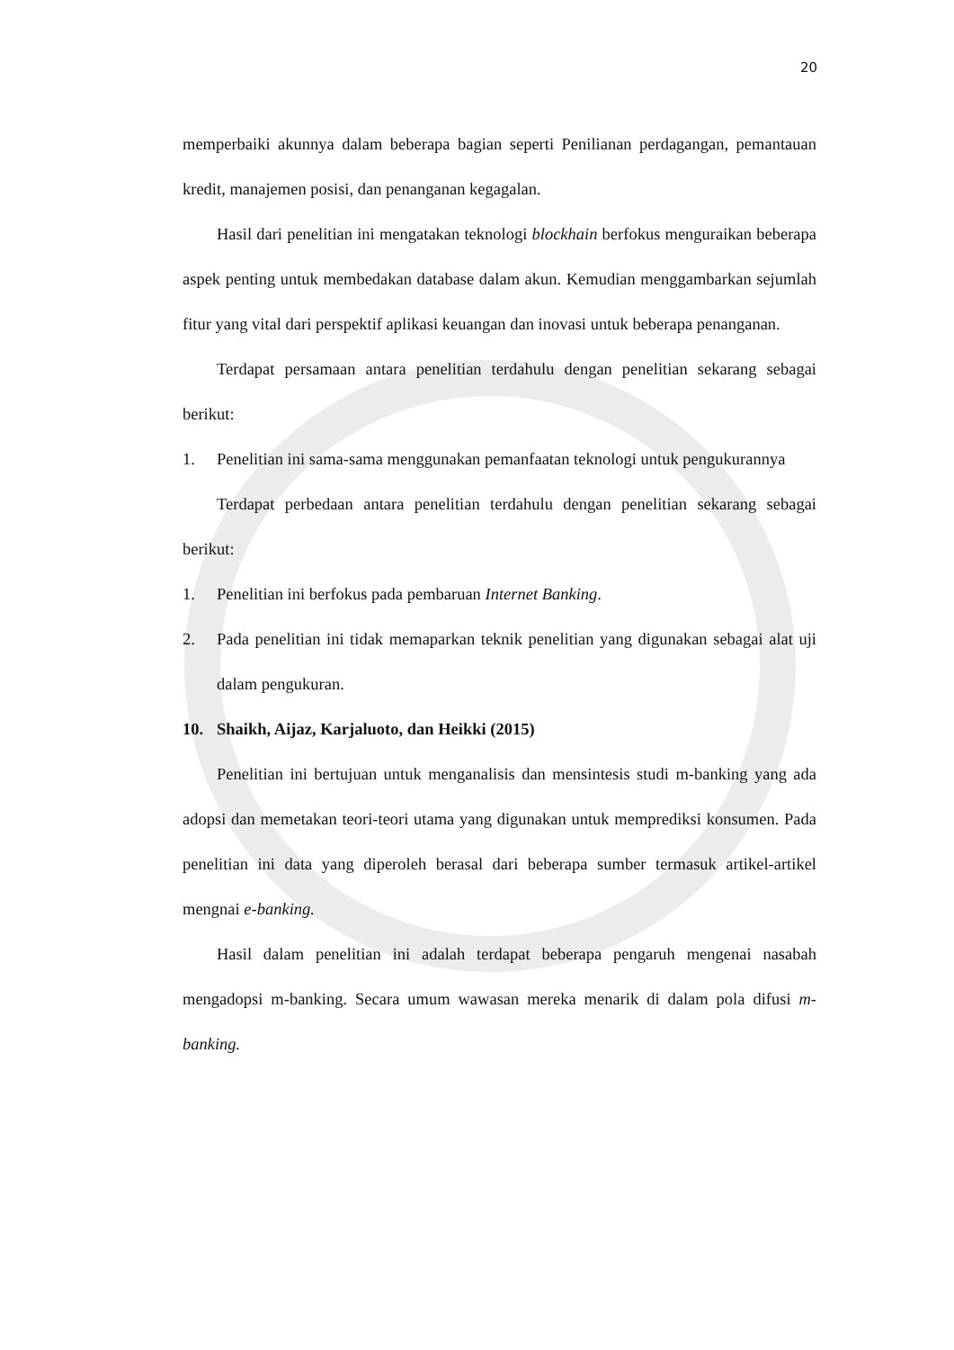20
memperbaiki akunnya dalam beberapa bagian seperti Penilianan perdagangan, pemantauan kredit, manajemen posisi, dan penanganan kegagalan.
Hasil dari penelitian ini mengatakan teknologi blockhain berfokus menguraikan beberapa aspek penting untuk membedakan database dalam akun. Kemudian menggambarkan sejumlah fitur yang vital dari perspektif aplikasi keuangan dan inovasi untuk beberapa penanganan.
Terdapat persamaan antara penelitian terdahulu dengan penelitian sekarang sebagai berikut:
1. Penelitian ini sama-sama menggunakan pemanfaatan teknologi untuk pengukurannya
Terdapat perbedaan antara penelitian terdahulu dengan penelitian sekarang sebagai berikut:
1. Penelitian ini berfokus pada pembaruan Internet Banking.
2. Pada penelitian ini tidak memaparkan teknik penelitian yang digunakan sebagai alat uji dalam pengukuran.
10. Shaikh, Aijaz, Karjaluoto, dan Heikki (2015)
Penelitian ini bertujuan untuk menganalisis dan mensintesis studi m-banking yang ada adopsi dan memetakan teori-teori utama yang digunakan untuk memprediksi konsumen. Pada penelitian ini data yang diperoleh berasal dari beberapa sumber termasuk artikel-artikel mengnai e-banking.
Hasil dalam penelitian ini adalah terdapat beberapa pengaruh mengenai nasabah mengadopsi m-banking. Secara umum wawasan mereka menarik di dalam pola difusi m-banking.